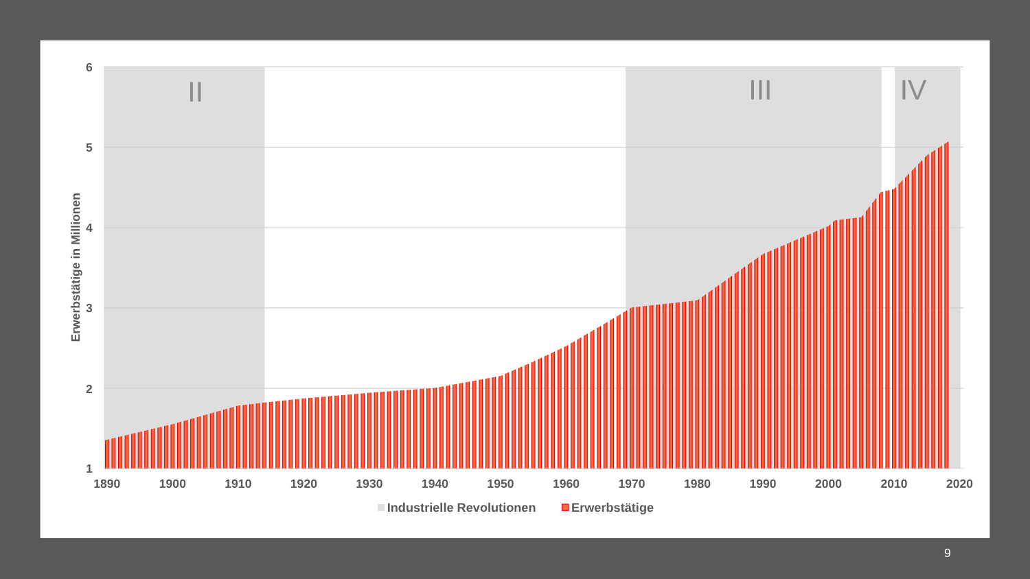Erwerbstätige in Millionen
II
III
IV
6
5
4
3
2
1
1890
1900
1910
1920
1930
1940
1950
1960
1970
1980
1990
2000
2010
2020
Industrielle Revolutionen
Erwerbstätige
9